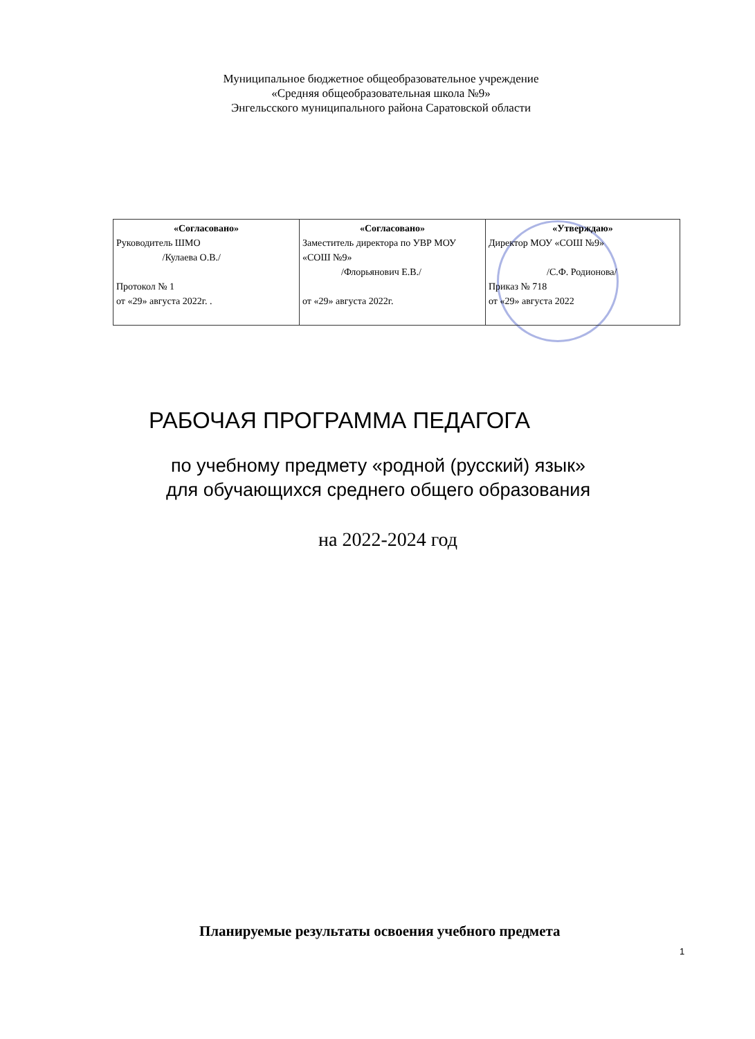Муниципальное бюджетное общеобразовательное учреждение
«Средняя общеобразовательная школа №9»
Энгельсского муниципального района Саратовской области
| «Согласовано» Руководитель ШМО /Кулаева О.В./ Протокол № 1 от «29» августа 2022г. . | «Согласовано» Заместитель директора по УВР МОУ «СОШ №9» /Флорьянович Е.В./ от «29» августа 2022г. | «Утверждаю» Директор МОУ «СОШ №9» /С.Ф. Родионова/ Приказ № 718 от «29» августа 2022 |
РАБОЧАЯ ПРОГРАММА ПЕДАГОГА
по учебному предмету «родной (русский) язык»
для обучающихся среднего общего образования
на 2022-2024 год
Планируемые результаты освоения учебного предмета
1